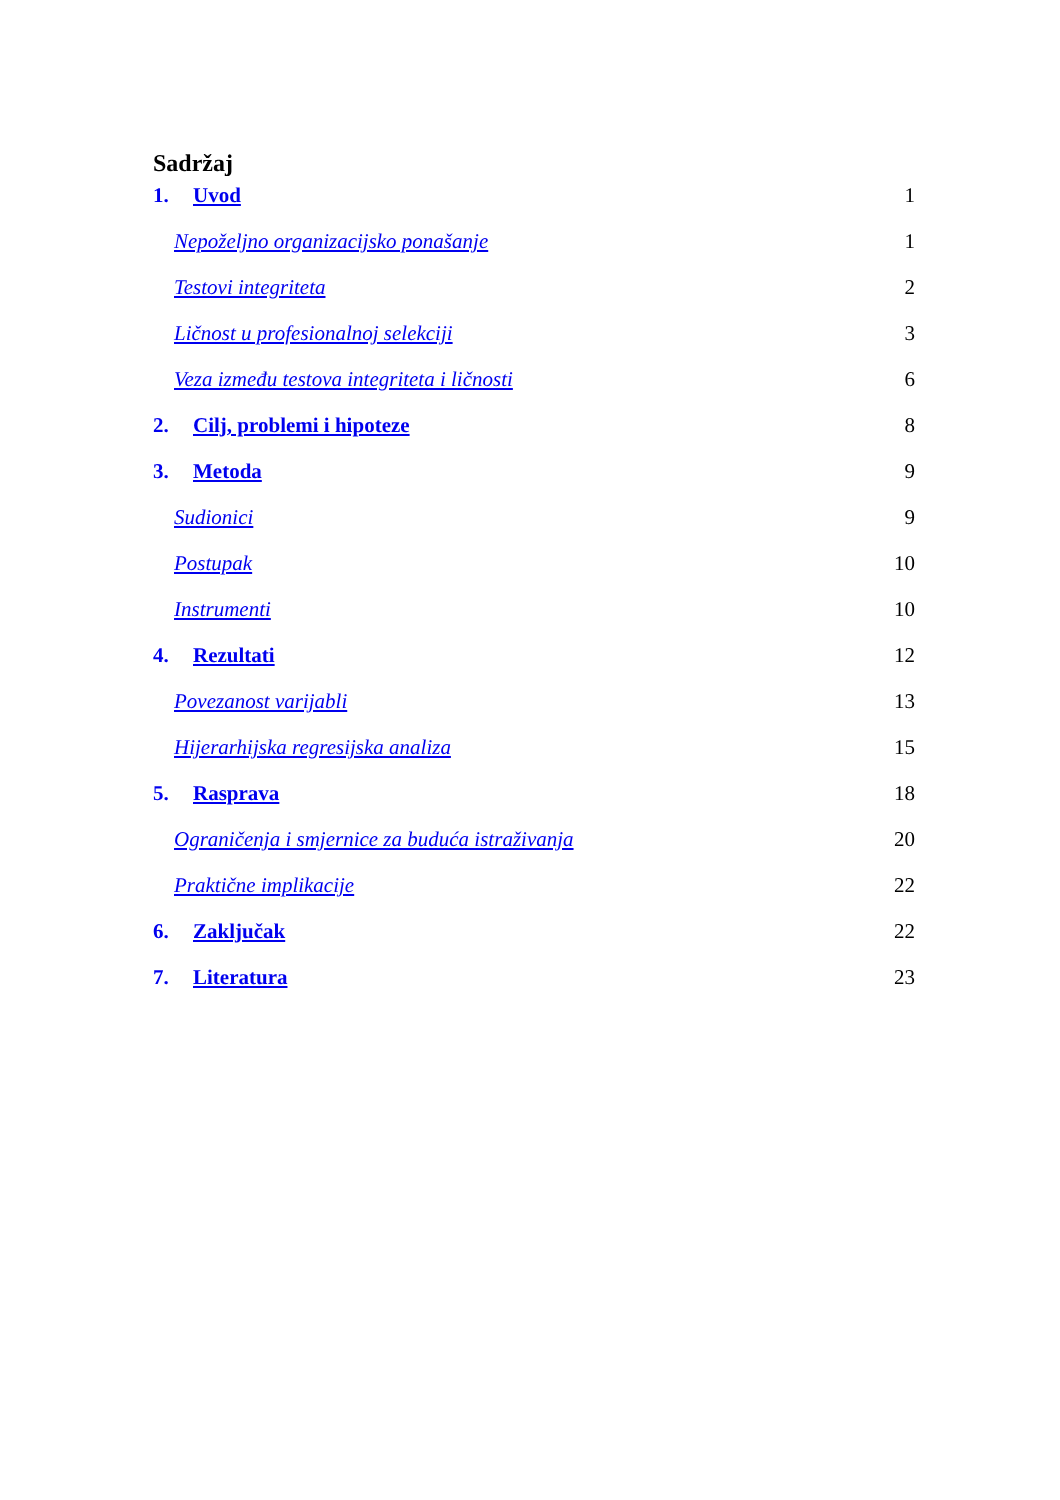Sadržaj
1. Uvod 1
Nepoželjno organizacijsko ponašanje 1
Testovi integriteta 2
Ličnost u profesionalnoj selekciji 3
Veza između testova integriteta i ličnosti 6
2. Cilj, problemi i hipoteze 8
3. Metoda 9
Sudionici 9
Postupak 10
Instrumenti 10
4. Rezultati 12
Povezanost varijabli 13
Hijerarhijska regresijska analiza 15
5. Rasprava 18
Ograničenja i smjernice za buduća istraživanja 20
Praktične implikacije 22
6. Zaključak 22
7. Literatura 23